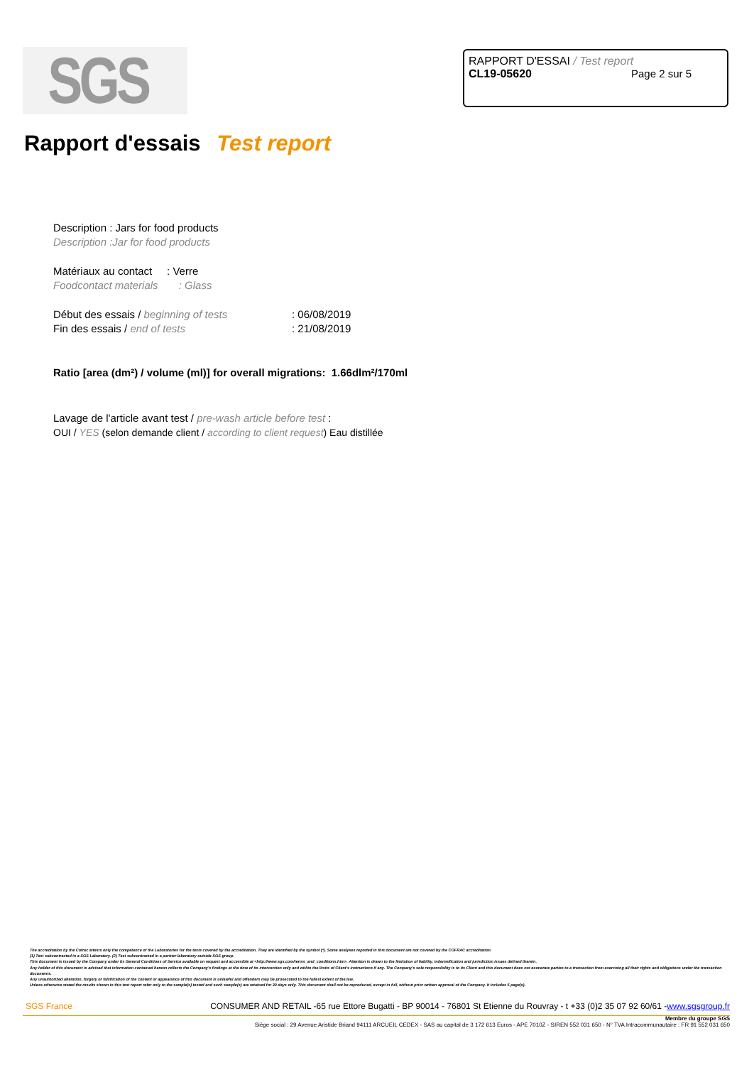SGS
RAPPORT D'ESSAI / Test report
CL19-05620 Page 2 sur 5
Rapport d'essais Test report
Description : Jars for food products
Description :Jar for food products
Matériaux au contact : Verre
Foodcontact materials : Glass
Début des essais / beginning of tests : 06/08/2019
Fin des essais / end of tests : 21/08/2019
Ratio [area (dm²) / volume (ml)] for overall migrations: 1.66dlm²/170ml
Lavage de l'article avant test / pre-wash article before test :
OUI / YES (selon demande client / according to client request) Eau distillée
The accreditation by the Cofrac attests only the competence of the Laboratories for the tests covered by the accreditation. They are identified by the symbol (*). Some analyses reported in this document are not covered by the COFRAC accreditation.
(1) Test subcontracted in a SGS Laboratory. (2) Test subcontracted in a partner laboratory outside SGS group.
This document is issued by the Company under its General Conditions of Service available on request and accessible at <http://www.sgs.com/terms_and_conditions.htm>. Attention is drawn to the limitation of liability, indemnification and jurisdiction issues defined therein.
Any holder of this document is advised that information contained hereon reflects the Company's findings at the time of its intervention only and within the limits of Client's instructions if any. The Company's sole responsibility is to its Client and this document does not exonerate parties to a transaction from exercising all their rights and obligations under the transaction documents.
Any unauthorized alteration, forgery or falsification of the content or appearance of this document is unlawful and offenders may be prosecuted to the fullest extent of the law.
Unless otherwise stated the results shown in this test report refer only to the sample(s) tested and such sample(s) are retained for 30 days only. This document shall not be reproduced, except in full, without prior written approval of the Company. It includes 5 page(s).
SGS France CONSUMER AND RETAIL -65 rue Ettore Bugatti - BP 90014 - 76801 St Etienne du Rouvray - t +33 (0)2 35 07 92 60/61 -www.sgsgroup.fr
Membre du groupe SGS
Siège social : 29 Avenue Aristide Briand 94111 ARCUEIL CEDEX - SAS au capital de 3 172 613 Euros - APE 7010Z - SIREN 552 031 650 - N° TVA Intracommunautaire : FR 91 552 031 650